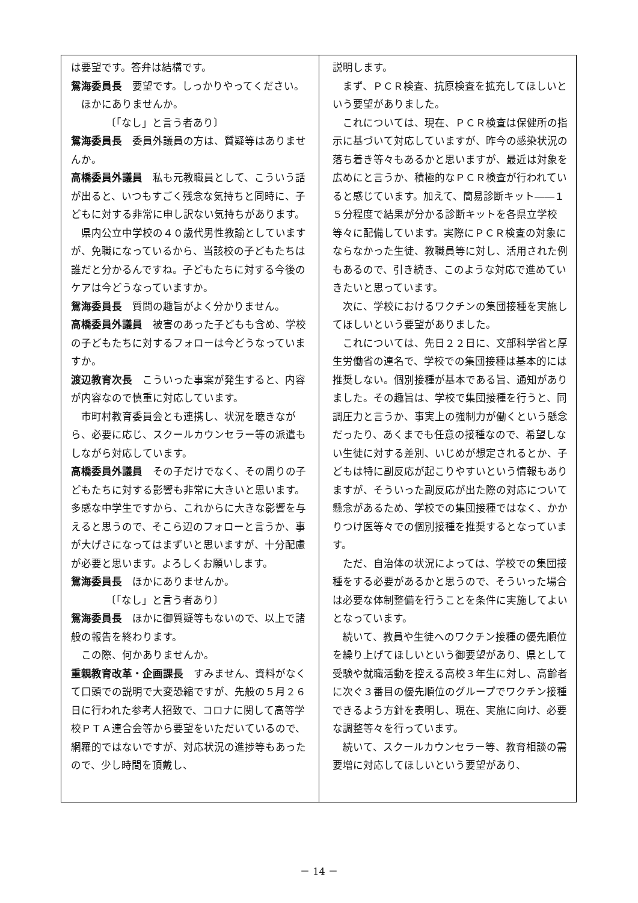は要望です。答弁は結構です。
鴛海委員長　要望です。しっかりやってください。
ほかにありませんか。
〔「なし」と言う者あり〕
鴛海委員長　委員外議員の方は、質疑等はありませんか。
高橋委員外議員　私も元教職員として、こういう話が出ると、いつもすごく残念な気持ちと同時に、子どもに対する非常に申し訳ない気持ちがあります。
県内公立中学校の４０歳代男性教諭としていますが、免職になっているから、当該校の子どもたちは誰だと分かるんですね。子どもたちに対する今後のケアは今どうなっていますか。
鴛海委員長　質問の趣旨がよく分かりません。
高橋委員外議員　被害のあった子どもも含め、学校の子どもたちに対するフォローは今どうなっていますか。
渡辺教育次長　こういった事案が発生すると、内容が内容なので慎重に対応しています。
市町村教育委員会とも連携し、状況を聴きながら、必要に応じ、スクールカウンセラー等の派遣もしながら対応しています。
高橋委員外議員　その子だけでなく、その周りの子どもたちに対する影響も非常に大きいと思います。多感な中学生ですから、これからに大きな影響を与えると思うので、そこら辺のフォローと言うか、事が大げさになってはまずいと思いますが、十分配慮が必要と思います。よろしくお願いします。
鴛海委員長　ほかにありませんか。
〔「なし」と言う者あり〕
鴛海委員長　ほかに御質疑等もないので、以上で諸般の報告を終わります。
この際、何かありませんか。
重親教育改革・企画課長　すみません、資料がなくて口頭での説明で大変恐縮ですが、先般の５月２６日に行われた参考人招致で、コロナに関して高等学校ＰＴＡ連合会等から要望をいただいているので、網羅的ではないですが、対応状況の進捗等もあったので、少し時間を頂戴し、
説明します。
まず、ＰＣＲ検査、抗原検査を拡充してほしいという要望がありました。
これについては、現在、ＰＣＲ検査は保健所の指示に基づいて対応していますが、昨今の感染状況の落ち着き等々もあるかと思いますが、最近は対象を広めにと言うか、積極的なＰＣＲ検査が行われていると感じています。加えて、簡易診断キット――１５分程度で結果が分かる診断キットを各県立学校等々に配備しています。実際にＰＣＲ検査の対象にならなかった生徒、教職員等に対し、活用された例もあるので、引き続き、このような対応で進めていきたいと思っています。
次に、学校におけるワクチンの集団接種を実施してほしいという要望がありました。
これについては、先日２２日に、文部科学省と厚生労働省の連名で、学校での集団接種は基本的には推奨しない。個別接種が基本である旨、通知がありました。その趣旨は、学校で集団接種を行うと、同調圧力と言うか、事実上の強制力が働くという懸念だったり、あくまでも任意の接種なので、希望しない生徒に対する差別、いじめが想定されるとか、子どもは特に副反応が起こりやすいという情報もありますが、そういった副反応が出た際の対応について懸念があるため、学校での集団接種ではなく、かかりつけ医等々での個別接種を推奨するとなっています。
ただ、自治体の状況によっては、学校での集団接種をする必要があるかと思うので、そういった場合は必要な体制整備を行うことを条件に実施してよいとなっています。
続いて、教員や生徒へのワクチン接種の優先順位を繰り上げてほしいという御要望があり、県として受験や就職活動を控える高校３年生に対し、高齢者に次ぐ３番目の優先順位のグループでワクチン接種できるよう方針を表明し、現在、実施に向け、必要な調整等々を行っています。
続いて、スクールカウンセラー等、教育相談の需要増に対応してほしいという要望があり、
－ 14 －